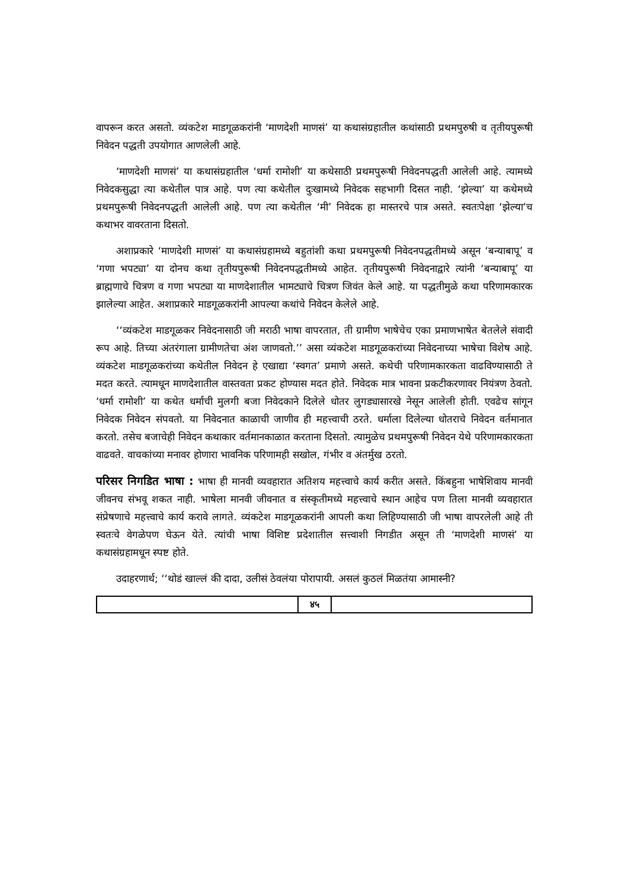वापरून करत असतो. व्यंकटेश माडगूळकरांनी ‘माणदेशी माणसं’ या कथासंग्रहातील कथांसाठी प्रथमपुरुषी व तृतीयपुरूषी निवेदन पद्धती उपयोगात आणलेली आहे.
‘माणदेशी माणसं’ या कथासंग्रहातील ‘धर्मा रामोशी’ या कथेसाठी प्रथमपुरूषी निवेदनपद्धती आलेली आहे. त्यामध्ये निवेदकसुद्धा त्या कथेतील पात्र आहे. पण त्या कथेतील दुःखामध्ये निवेदक सहभागी दिसत नाही. ‘झेल्या’ या कथेमध्ये प्रथमपुरूषी निवेदनपद्धती आलेली आहे. पण त्या कथेतील ‘मी’ निवेदक हा मास्तरचे पात्र असते. स्वतःपेक्षा ‘झेल्या’च कथाभर वावरताना दिसतो.
अशाप्रकारे ‘माणदेशी माणसं’ या कथासंग्रहामध्ये बहुतांशी कथा प्रथमपुरूषी निवेदनपद्धतीमध्ये असून ‘बन्याबापू’ व ‘गणा भपट्या’ या दोनच कथा तृतीयपुरूषी निवेदनपद्धतीमध्ये आहेत. तृतीयपुरूषी निवेदनाद्वारे त्यांनी ‘बन्याबापू’ या ब्राह्मणाचे चित्रण व गणा भपट्या या माणदेशातील भामट्याचे चित्रण जिवंत केले आहे. या पद्धतीमुळे कथा परिणामकारक झालेल्या आहेत. अशाप्रकारे माडगूळकरांनी आपल्या कथांचे निवेदन केलेले आहे.
‘‘व्यंकटेश माडगूळकर निवेदनासाठी जी मराठी भाषा वापरतात, ती ग्रामीण भाषेचेच एका प्रमाणभाषेत बेतलेले संवादी रूप आहे. तिच्या अंतरंगाला ग्रामीणतेचा अंश जाणवतो.’’ असा व्यंकटेश माडगूळकरांच्या निवेदनाच्या भाषेचा विशेष आहे. व्यंकटेश माडगूळकरांच्या कथेतील निवेदन हे एखाद्या ‘स्वगत’ प्रमाणे असते. कथेची परिणामकारकता वाढविण्यासाठी ते मदत करते. त्यामधून माणदेशातील वास्तवता प्रकट होण्यास मदत होते. निवेदक मात्र भावना प्रकटीकरणावर नियंत्रण ठेवतो. ‘धर्मा रामोशी’ या कथेत धर्माची मुलगी बजा निवेदकाने दिलेले धोतर लुगड्यासारखे नेसून आलेली होती. एवढेच सांगून निवेदक निवेदन संपवतो. या निवेदनात काळाची जाणीव ही महत्त्वाची ठरते. धर्माला दिलेल्या धोतराचे निवेदन वर्तमानात करतो. तसेच बजाचेही निवेदन कथाकार वर्तमानकाळात करताना दिसतो. त्यामुळेच प्रथमपुरूषी निवेदन येथे परिणामकारकता वाढवते. वाचकांच्या मनावर होणारा भावनिक परिणामही सखोल, गंभीर व अंतर्मुख ठरतो.
परिसर निगडित भाषा : भाषा ही मानवी व्यवहारात अतिशय महत्त्वाचे कार्य करीत असते. किंबहुना भाषेशिवाय मानवी जीवनच संभवू शकत नाही. भाषेला मानवी जीवनात व संस्कृतीमध्ये महत्त्वाचे स्थान आहेच पण तिला मानवी व्यवहारात संप्रेषणाचे महत्त्वाचे कार्य करावे लागते. व्यंकटेश माडगूळकरांनी आपली कथा लिहिण्यासाठी जी भाषा वापरलेली आहे ती स्वतःचे वेगळेपण घेऊन येते. त्यांची भाषा विशिष्ट प्रदेशातील सत्त्वाशी निगडीत असून ती ‘माणदेशी माणसं’ या कथासंग्रहामधून स्पष्ट होते.
उदाहरणार्थ; ‘‘थोडं खाल्लं की दादा, उलीसं ठेवलंया पोरापायी. असलं कुठलं मिळतंया आमास्नी?
४५